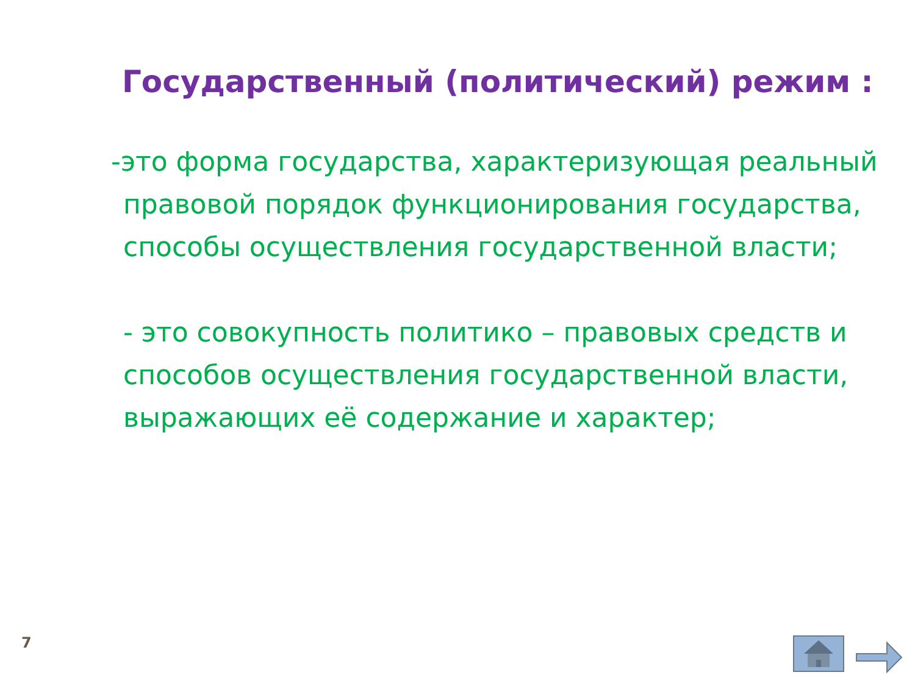Государственный (политический) режим :
-это форма государства, характеризующая реальный правовой порядок функционирования государства, способы осуществления государственной власти;
- это совокупность политико – правовых средств и способов осуществления государственной власти, выражающих её содержание и характер;
7